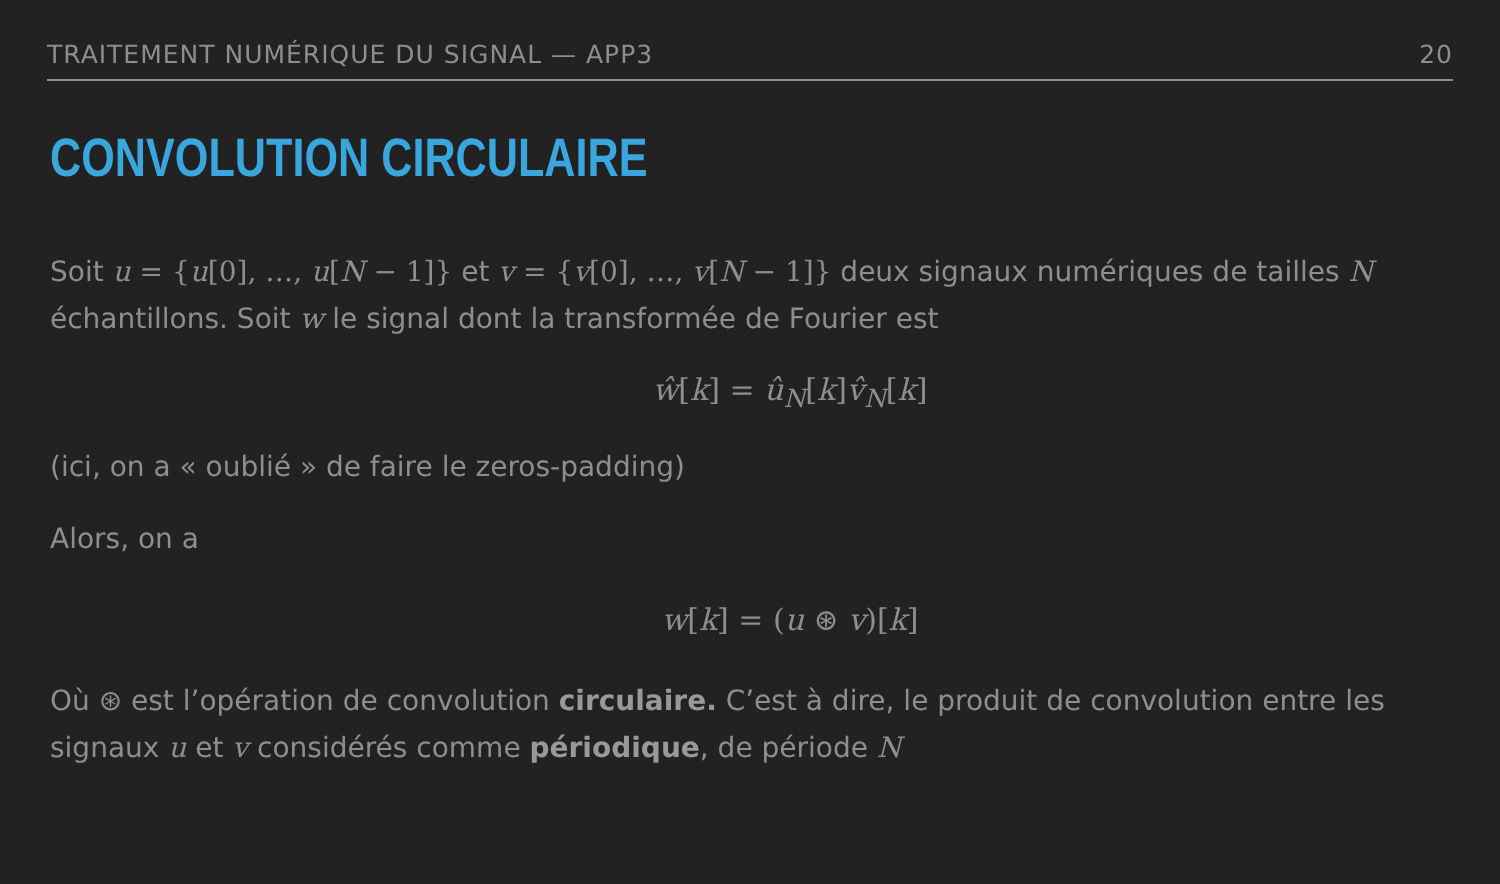TRAITEMENT NUMÉRIQUE DU SIGNAL — APP3 20
CONVOLUTION CIRCULAIRE
Soit u = {u[0], …, u[N − 1]} et v = {v[0], …, v[N − 1]} deux signaux numériques de tailles N échantillons. Soit w le signal dont la transformée de Fourier est
ŵ[k] = û<sub>N</sub>[k]v̂<sub>N</sub>[k]
(ici, on a « oublié » de faire le zeros-padding)
Alors, on a
w[k] = (u ⊛ v)[k]
Où ⊛ est l’opération de convolution circulaire. C’est à dire, le produit de convolution entre les signaux u et v considérés comme périodique, de période N